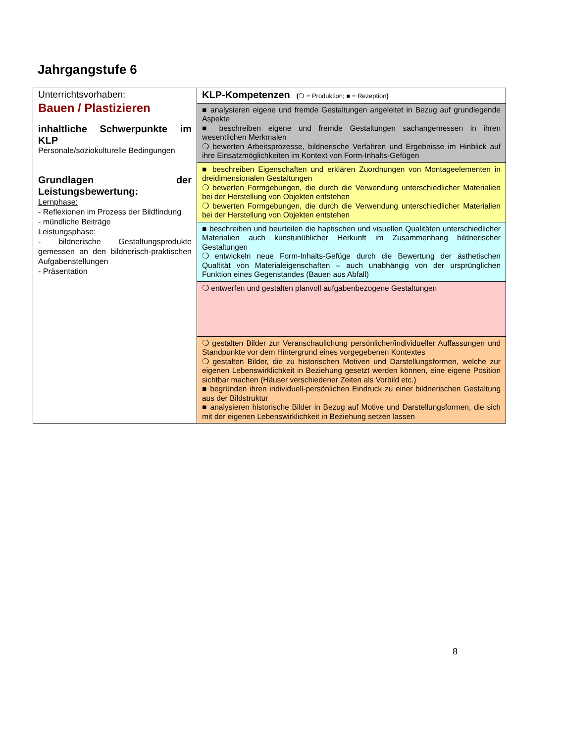Jahrgangstufe 6
| Unterrichtsvorhaben: Bauen / Plastizieren inhaltliche Schwerpunkte im KLP Personale/soziokulturelle Bedingungen Grundlagen der Leistungsbewertung: Lernphase: - Reflexionen im Prozess der Bildfindung - mündliche Beiträge Leistungsphase: - bildnerische Gestaltungsprodukte gemessen an den bildnerisch-praktischen Aufgabenstellungen - Präsentation | KLP-Kompetenzen ( ❍ = Produktion; ■ = Rezeption ) |
| | ■ analysieren eigene und fremde Gestaltungen angeleitet in Bezug auf grundlegende Aspekte ■ beschreiben eigene und fremde Gestaltungen sachangemessen in ihren wesentlichen Merkmalen ❍ bewerten Arbeitsprozesse, bildnerische Verfahren und Ergebnisse im Hinblick auf ihre Einsatzmöglichkeiten im Kontext von Form-Inhalts-Gefügen |
| | ■ beschreiben Eigenschaften und erklären Zuordnungen von Montageelementen in dreidimensionalen Gestaltungen ❍ bewerten Formgebungen, die durch die Verwendung unterschiedlicher Materialien bei der Herstellung von Objekten entstehen ❍ bewerten Formgebungen, die durch die Verwendung unterschiedlicher Materialien bei der Herstellung von Objekten entstehen |
| | ■ beschreiben und beurteilen die haptischen und visuellen Qualitäten unterschiedlicher Materialien auch kunstunüblicher Herkunft im Zusammenhang bildnerischer Gestaltungen ❍ entwickeln neue Form-Inhalts-Gefüge durch die Bewertung der ästhetischen Qualtität von Materialeigenschaften – auch unabhängig von der ursprünglichen Funktion eines Gegenstandes (Bauen aus Abfall) |
| | ❍ entwerfen und gestalten planvoll aufgabenbezogene Gestaltungen |
| | ❍ gestalten Bilder zur Veranschaulichung persönlicher/individueller Auffassungen und Standpunkte vor dem Hintergrund eines vorgegebenen Kontextes ❍ gestalten Bilder, die zu historischen Motiven und Darstellungsformen, welche zur eigenen Lebenswirklichkeit in Beziehung gesetzt werden können, eine eigene Position sichtbar machen (Häuser verschiedener Zeiten als Vorbild etc.) ■ begründen ihren individuell-persönlichen Eindruck zu einer bildnerischen Gestaltung aus der Bildstruktur ■ analysieren historische Bilder in Bezug auf Motive und Darstellungsformen, die sich mit der eigenen Lebenswirklichkeit in Beziehung setzen lassen |
8